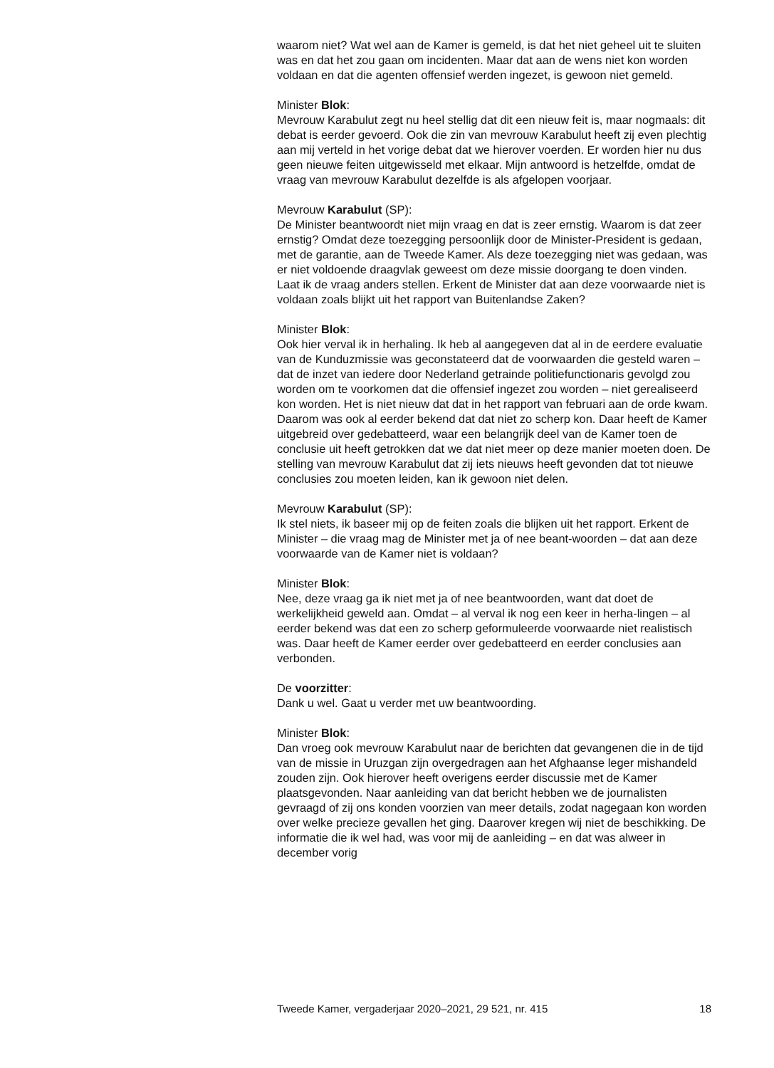waarom niet? Wat wel aan de Kamer is gemeld, is dat het niet geheel uit te sluiten was en dat het zou gaan om incidenten. Maar dat aan de wens niet kon worden voldaan en dat die agenten offensief werden ingezet, is gewoon niet gemeld.
Minister Blok:
Mevrouw Karabulut zegt nu heel stellig dat dit een nieuw feit is, maar nogmaals: dit debat is eerder gevoerd. Ook die zin van mevrouw Karabulut heeft zij even plechtig aan mij verteld in het vorige debat dat we hierover voerden. Er worden hier nu dus geen nieuwe feiten uitgewisseld met elkaar. Mijn antwoord is hetzelfde, omdat de vraag van mevrouw Karabulut dezelfde is als afgelopen voorjaar.
Mevrouw Karabulut (SP):
De Minister beantwoordt niet mijn vraag en dat is zeer ernstig. Waarom is dat zeer ernstig? Omdat deze toezegging persoonlijk door de Minister-President is gedaan, met de garantie, aan de Tweede Kamer. Als deze toezegging niet was gedaan, was er niet voldoende draagvlak geweest om deze missie doorgang te doen vinden. Laat ik de vraag anders stellen. Erkent de Minister dat aan deze voorwaarde niet is voldaan zoals blijkt uit het rapport van Buitenlandse Zaken?
Minister Blok:
Ook hier verval ik in herhaling. Ik heb al aangegeven dat al in de eerdere evaluatie van de Kunduzmissie was geconstateerd dat de voorwaarden die gesteld waren – dat de inzet van iedere door Nederland getrainde politiefunctionaris gevolgd zou worden om te voorkomen dat die offensief ingezet zou worden – niet gerealiseerd kon worden. Het is niet nieuw dat dat in het rapport van februari aan de orde kwam. Daarom was ook al eerder bekend dat dat niet zo scherp kon. Daar heeft de Kamer uitgebreid over gedebatteerd, waar een belangrijk deel van de Kamer toen de conclusie uit heeft getrokken dat we dat niet meer op deze manier moeten doen. De stelling van mevrouw Karabulut dat zij iets nieuws heeft gevonden dat tot nieuwe conclusies zou moeten leiden, kan ik gewoon niet delen.
Mevrouw Karabulut (SP):
Ik stel niets, ik baseer mij op de feiten zoals die blijken uit het rapport. Erkent de Minister – die vraag mag de Minister met ja of nee beant-woorden – dat aan deze voorwaarde van de Kamer niet is voldaan?
Minister Blok:
Nee, deze vraag ga ik niet met ja of nee beantwoorden, want dat doet de werkelijkheid geweld aan. Omdat – al verval ik nog een keer in herha-lingen – al eerder bekend was dat een zo scherp geformuleerde voorwaarde niet realistisch was. Daar heeft de Kamer eerder over gedebatteerd en eerder conclusies aan verbonden.
De voorzitter:
Dank u wel. Gaat u verder met uw beantwoording.
Minister Blok:
Dan vroeg ook mevrouw Karabulut naar de berichten dat gevangenen die in de tijd van de missie in Uruzgan zijn overgedragen aan het Afghaanse leger mishandeld zouden zijn. Ook hierover heeft overigens eerder discussie met de Kamer plaatsgevonden. Naar aanleiding van dat bericht hebben we de journalisten gevraagd of zij ons konden voorzien van meer details, zodat nagegaan kon worden over welke precieze gevallen het ging. Daarover kregen wij niet de beschikking. De informatie die ik wel had, was voor mij de aanleiding – en dat was alweer in december vorig
Tweede Kamer, vergaderjaar 2020–2021, 29 521, nr. 415 18